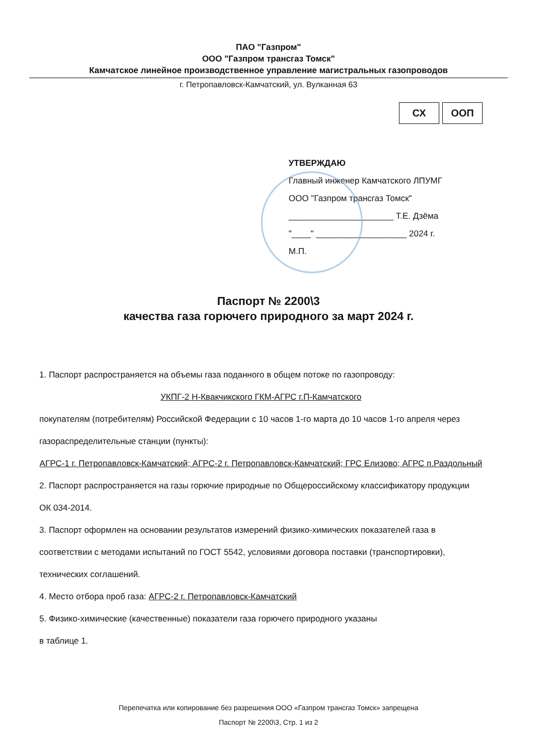ПАО "Газпром"
ООО "Газпром трансгаз Томск"
Камчатское линейное производственное управление магистральных газопроводов
г. Петропавловск-Камчатский, ул. Вулканная 63
СХ ООП
УТВЕРЖДАЮ
Главный инженер Камчатского ЛПУМГ
ООО "Газпром трансгаз Томск"
______________________ Т.Е. Дзёма
"____" ___________________ 2024 г.
М.П.
Паспорт № 2200\3
качества газа горючего природного за март 2024 г.
1. Паспорт распространяется на объемы газа поданного в общем потоке по газопроводу:
УКПГ-2 Н-Квакчикского ГКМ-АГРС г.П-Камчатского
покупателям (потребителям) Российской Федерации с 10 часов 1-го марта до 10 часов 1-го апреля через газораспределительные станции (пункты):
АГРС-1 г. Петропавловск-Камчатский; АГРС-2 г. Петропавловск-Камчатский; ГРС Елизово; АГРС п.Раздольный
2. Паспорт распространяется на газы горючие природные по Общероссийскому классификатору продукции ОК 034-2014.
3. Паспорт оформлен на основании результатов измерений физико-химических показателей газа в соответствии с методами испытаний по ГОСТ 5542, условиями договора поставки (транспортировки), технических соглашений.
4. Место отбора проб газа: АГРС-2 г. Петропавловск-Камчатский
5. Физико-химические (качественные) показатели газа горючего природного указаны
в таблице 1.
Перепечатка или копирование без разрешения ООО «Газпром трансгаз Томск» запрещена
Паспорт № 2200\3, Стр. 1 из 2